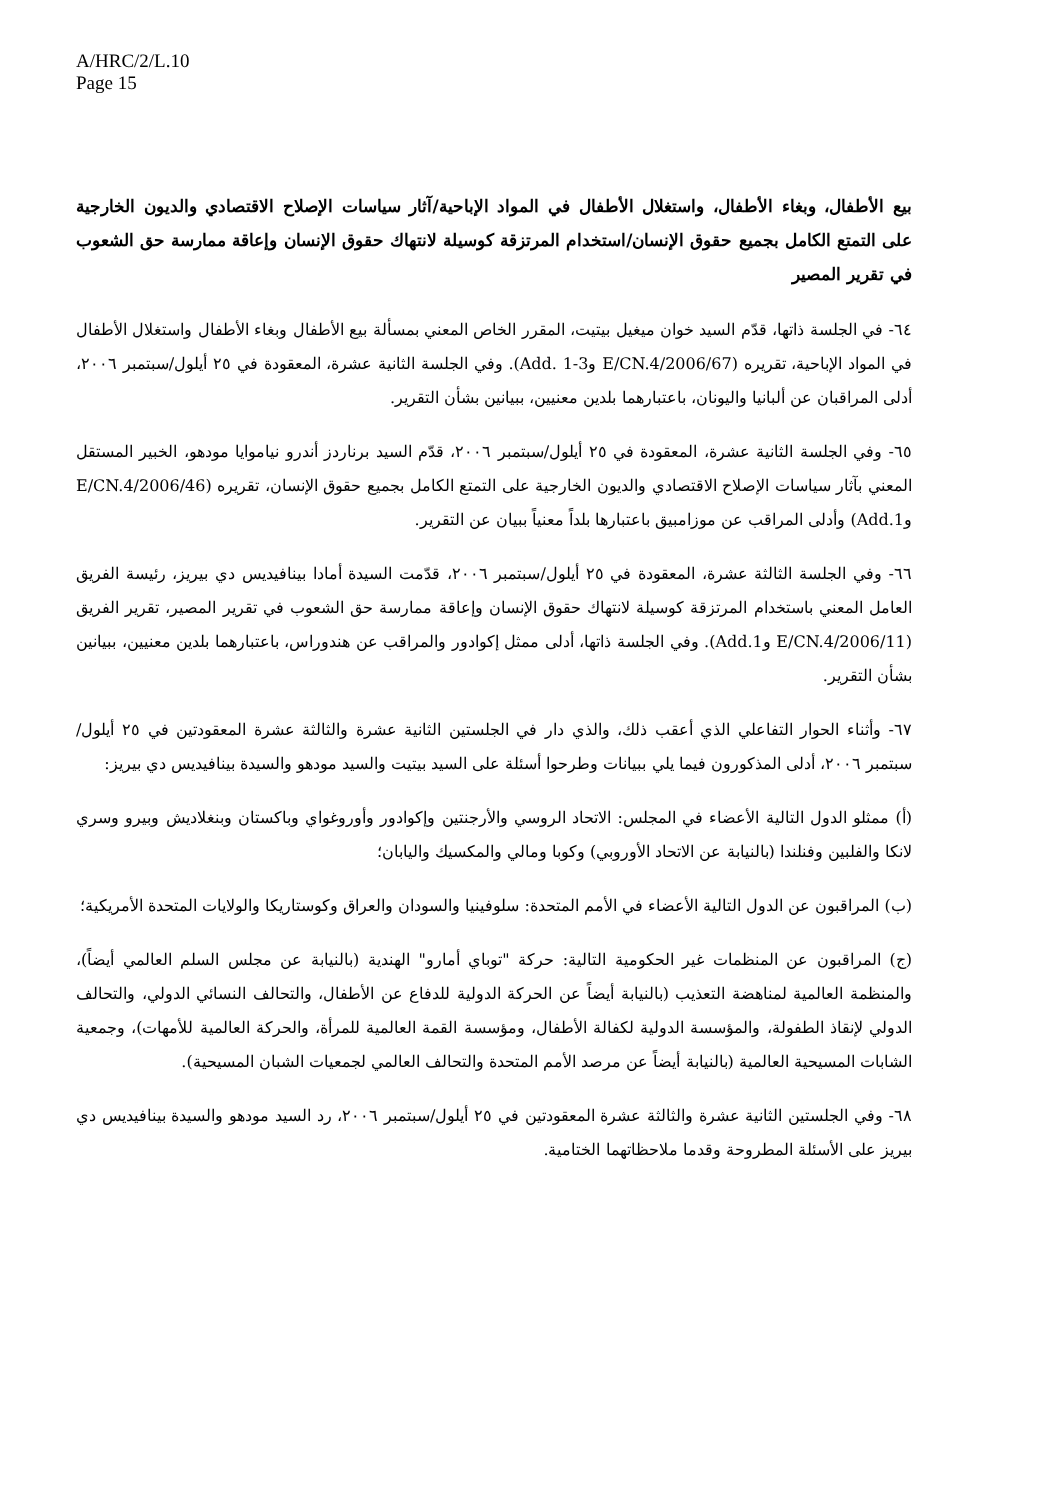A/HRC/2/L.10
Page 15
بيع الأطفال، وبغاء الأطفال، واستغلال الأطفال في المواد الإباحية/آثار سياسات الإصلاح الاقتصادي والديون الخارجية على التمتع الكامل بجميع حقوق الإنسان/استخدام المرتزقة كوسيلة لانتهاك حقوق الإنسان وإعاقة ممارسة حق الشعوب في تقرير المصير
٦٤- في الجلسة ذاتها، قدّم السيد خوان ميغيل بيتيت، المقرر الخاص المعني بمسألة بيع الأطفال وبغاء الأطفال واستغلال الأطفال في المواد الإباحية، تقريره (E/CN.4/2006/67 وAdd. 1-3). وفي الجلسة الثانية عشرة، المعقودة في ٢٥ أيلول/سبتمبر ٢٠٠٦، أدلى المراقبان عن ألبانيا واليونان، باعتبارهما بلدين معنيين، ببيانين بشأن التقرير.
٦٥- وفي الجلسة الثانية عشرة، المعقودة في ٢٥ أيلول/سبتمبر ٢٠٠٦، قدّم السيد برناردز أندرو نياموايا مودهو، الخبير المستقل المعني بآثار سياسات الإصلاح الاقتصادي والديون الخارجية على التمتع الكامل بجميع حقوق الإنسان، تقريره (E/CN.4/2006/46 وAdd.1) وأدلى المراقب عن موزامبيق باعتبارها بلداً معنياً ببيان عن التقرير.
٦٦- وفي الجلسة الثالثة عشرة، المعقودة في ٢٥ أيلول/سبتمبر ٢٠٠٦، قدّمت السيدة أمادا بينافيديس دي بيريز، رئيسة الفريق العامل المعني باستخدام المرتزقة كوسيلة لانتهاك حقوق الإنسان وإعاقة ممارسة حق الشعوب في تقرير المصير، تقرير الفريق (E/CN.4/2006/11 وAdd.1). وفي الجلسة ذاتها، أدلى ممثل إكوادور والمراقب عن هندوراس، باعتبارهما بلدين معنيين، ببيانين بشأن التقرير.
٦٧- وأثناء الحوار التفاعلي الذي أعقب ذلك، والذي دار في الجلستين الثانية عشرة والثالثة عشرة المعقودتين في ٢٥ أيلول/سبتمبر ٢٠٠٦، أدلى المذكورون فيما يلي ببيانات وطرحوا أسئلة على السيد بيتيت والسيد مودهو والسيدة بينافيديس دي بيريز:
(أ) ممثلو الدول التالية الأعضاء في المجلس: الاتحاد الروسي والأرجنتين وإكوادور وأوروغواي وباكستان وبنغلاديش وبيرو وسري لانكا والفلبين وفنلندا (بالنيابة عن الاتحاد الأوروبي) وكوبا ومالي والمكسيك واليابان؛
(ب) المراقبون عن الدول التالية الأعضاء في الأمم المتحدة: سلوفينيا والسودان والعراق وكوستاريكا والولايات المتحدة الأمريكية؛
(ج) المراقبون عن المنظمات غير الحكومية التالية: حركة "توباي أمارو" الهندية (بالنيابة عن مجلس السلم العالمي أيضاً)، والمنظمة العالمية لمناهضة التعذيب (بالنيابة أيضاً عن الحركة الدولية للدفاع عن الأطفال، والتحالف النسائي الدولي، والتحالف الدولي لإنقاذ الطفولة، والمؤسسة الدولية لكفالة الأطفال، ومؤسسة القمة العالمية للمرأة، والحركة العالمية للأمهات)، وجمعية الشابات المسيحية العالمية (بالنيابة أيضاً عن مرصد الأمم المتحدة والتحالف العالمي لجمعيات الشبان المسيحية).
٦٨- وفي الجلستين الثانية عشرة والثالثة عشرة المعقودتين في ٢٥ أيلول/سبتمبر ٢٠٠٦، رد السيد مودهو والسيدة بينافيديس دي بيريز على الأسئلة المطروحة وقدما ملاحظاتهما الختامية.